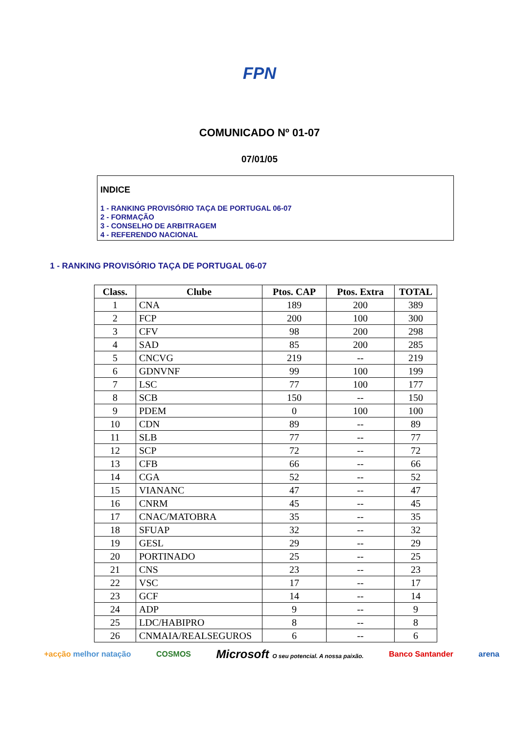FPN
COMUNICADO Nº 01-07
07/01/05
INDICE
1 - RANKING PROVISÓRIO TAÇA DE PORTUGAL 06-07
2 - FORMAÇÃO
3 - CONSELHO DE ARBITRAGEM
4 - REFERENDO NACIONAL
1 - RANKING PROVISÓRIO TAÇA DE PORTUGAL 06-07
| Class. | Clube | Ptos. CAP | Ptos. Extra | TOTAL |
| --- | --- | --- | --- | --- |
| 1 | CNA | 189 | 200 | 389 |
| 2 | FCP | 200 | 100 | 300 |
| 3 | CFV | 98 | 200 | 298 |
| 4 | SAD | 85 | 200 | 285 |
| 5 | CNCVG | 219 | -- | 219 |
| 6 | GDNVNF | 99 | 100 | 199 |
| 7 | LSC | 77 | 100 | 177 |
| 8 | SCB | 150 | -- | 150 |
| 9 | PDEM | 0 | 100 | 100 |
| 10 | CDN | 89 | -- | 89 |
| 11 | SLB | 77 | -- | 77 |
| 12 | SCP | 72 | -- | 72 |
| 13 | CFB | 66 | -- | 66 |
| 14 | CGA | 52 | -- | 52 |
| 15 | VIANANC | 47 | -- | 47 |
| 16 | CNRM | 45 | -- | 45 |
| 17 | CNAC/MATOBRA | 35 | -- | 35 |
| 18 | SFUAP | 32 | -- | 32 |
| 19 | GESL | 29 | -- | 29 |
| 20 | PORTINADO | 25 | -- | 25 |
| 21 | CNS | 23 | -- | 23 |
| 22 | VSC | 17 | -- | 17 |
| 23 | GCF | 14 | -- | 14 |
| 24 | ADP | 9 | -- | 9 |
| 25 | LDC/HABIPRO | 8 | -- | 8 |
| 26 | CNMAIA/REALSEGUROS | 6 | -- | 6 |
+acção melhor natação COSMOS Microsoft O seu potencial. A nossa paixão. Banco Santander arena